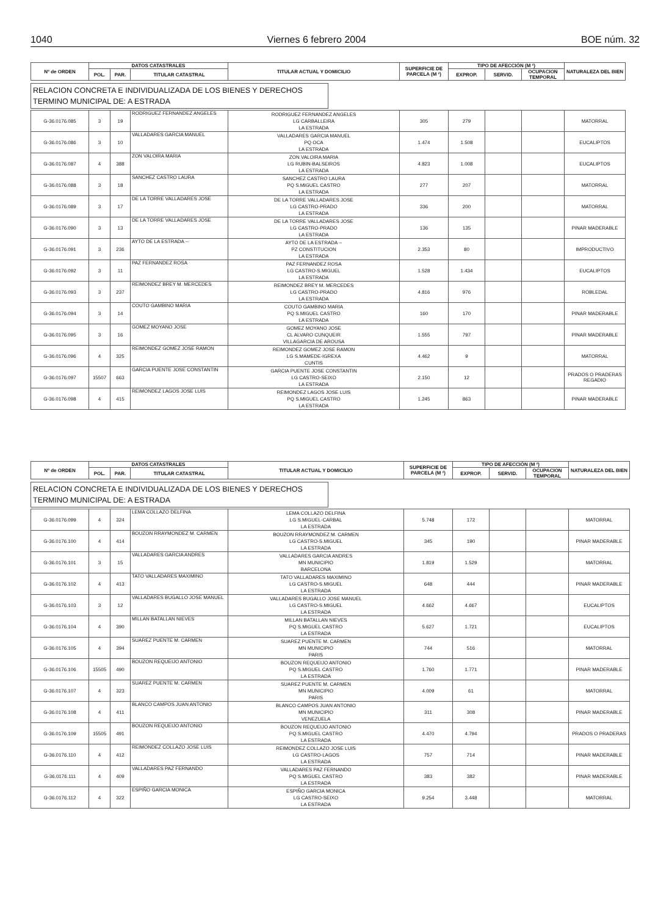1040 Viernes 6 febrero 2004 BOE núm. 32
| Nº de ORDEN | DATOS CATASTRALES | | | TITULAR ACTUAL Y DOMICILIO | SUPERFICIE DE PARCELA (M ²) | TIPO DE AFECCIÓN (M ²) | | | NATURALEZA DEL BIEN |
| --- | --- | --- | --- | --- | --- | --- | --- | --- | --- |
| | POL. | PAR. | TITULAR CATASTRAL | | | EXPROP. | SERVID. | OCUPACION TEMPORAL | |
RELACION CONCRETA E INDIVIDUALIZADA DE LOS BIENES Y DERECHOS
TERMINO MUNICIPAL DE: A ESTRADA
| G-36.0176.085 | 3 | 19 | RODRIGUEZ FERNANDEZ ANGELES | RODRIGUEZ FERNANDEZ ANGELES LG CARBALLEIRA LA ESTRADA | 305 | 279 | | | MATORRAL |
| G-36.0176.086 | 3 | 10 | VALLADARES GARCIA MANUEL | VALLADARES GARCIA MANUEL PQ OCA LA ESTRADA | 1.474 | 1.508 | | | EUCALIPTOS |
| G-36.0176.087 | 4 | 388 | ZON VALOIRA MARIA | ZON VALOIRA MARIA LG RUBIN-BALSEIROS LA ESTRADA | 4.823 | 1.008 | | | EUCALIPTOS |
| G-36.0176.088 | 3 | 18 | SANCHEZ CASTRO LAURA | SANCHEZ CASTRO LAURA PQ S.MIGUEL CASTRO LA ESTRADA | 277 | 207 | | | MATORRAL |
| G-36.0176.089 | 3 | 17 | DE LA TORRE VALLADARES JOSE | DE LA TORRE VALLADARES JOSE LG CASTRO-PRADO LA ESTRADA | 336 | 200 | | | MATORRAL |
| G-36.0176.090 | 3 | 13 | DE LA TORRE VALLADARES JOSE | DE LA TORRE VALLADARES JOSE LG CASTRO-PRADO LA ESTRADA | 136 | 135 | | | PINAR MADERABLE |
| G-36.0176.091 | 3 | 236 | AYTO DE LA ESTRADA -- | AYTO DE LA ESTRADA -- PZ CONSTITUCION LA ESTRADA | 2.353 | 80 | | | IMPRODUCTIVO |
| G-36.0176.092 | 3 | 11 | PAZ FERNANDEZ ROSA | PAZ FERNANDEZ ROSA LG CASTRO-S.MIGUEL LA ESTRADA | 1.528 | 1.434 | | | EUCALIPTOS |
| G-36.0176.093 | 3 | 237 | REIMONDEZ BREY M. MERCEDES | REIMONDEZ BREY M. MERCEDES LG CASTRO-PRADO LA ESTRADA | 4.816 | 976 | | | ROBLEDAL |
| G-36.0176.094 | 3 | 14 | COUTO GAMBINO MARIA | COUTO GAMBINO MARIA PQ S.MIGUEL CASTRO LA ESTRADA | 160 | 170 | | | PINAR MADERABLE |
| G-36.0176.095 | 3 | 16 | GOMEZ MOYANO JOSE | GOMEZ MOYANO JOSE CL ALVARO CUNQUEIR VILLAGARCIA DE AROUSA | 1.555 | 797 | | | PINAR MADERABLE |
| G-36.0176.096 | 4 | 325 | REIMONDEZ GOMEZ JOSE RAMON | REIMONDEZ GOMEZ JOSE RAMON LG S.MAMEDE-IGREXA CUNTIS | 4.462 | 9 | | | MATORRAL |
| G-36.0176.097 | 15507 | 663 | GARCIA PUENTE JOSE CONSTANTIN | GARCIA PUENTE JOSE CONSTANTIN LG CASTRO-SEIXO LA ESTRADA | 2.150 | 12 | | | PRADOS O PRADERAS REGADIO |
| G-36.0176.098 | 4 | 415 | REIMONDEZ LAGOS JOSE LUIS | REIMONDEZ LAGOS JOSE LUIS PQ S.MIGUEL CASTRO LA ESTRADA | 1.245 | 863 | | | PINAR MADERABLE |
| Nº de ORDEN | DATOS CATASTRALES | | | TITULAR ACTUAL Y DOMICILIO | SUPERFICIE DE PARCELA (M ²) | TIPO DE AFECCIÓN (M ²) | | | NATURALEZA DEL BIEN |
| --- | --- | --- | --- | --- | --- | --- | --- | --- | --- |
| | POL. | PAR. | TITULAR CATASTRAL | | | EXPROP. | SERVID. | OCUPACION TEMPORAL | |
RELACION CONCRETA E INDIVIDUALIZADA DE LOS BIENES Y DERECHOS
TERMINO MUNICIPAL DE: A ESTRADA
| G-36.0176.099 | 4 | 324 | LEMA COLLAZO DELFINA | LEMA COLLAZO DELFINA LG S.MIGUEL-CARBAL LA ESTRADA | 5.748 | 172 | | | MATORRAL |
| G-36.0176.100 | 4 | 414 | BOUZON RRAYMONDEZ M. CARMEN | BOUZON RRAYMONDEZ M. CARMEN LG CASTRO-S.MIGUEL LA ESTRADA | 345 | 190 | | | PINAR MADERABLE |
| G-36.0176.101 | 3 | 15 | VALLADARES GARCIA ANDRES | VALLADARES GARCIA ANDRES MN MUNICIPIO BARCELONA | 1.819 | 1.529 | | | MATORRAL |
| G-36.0176.102 | 4 | 413 | TATO VALLADARES MAXIMINO | TATO VALLADARES MAXIMINO LG CASTRO-S.MIGUEL LA ESTRADA | 648 | 444 | | | PINAR MADERABLE |
| G-36.0176.103 | 3 | 12 | VALLADARES BUGALLO JOSE MANUEL | VALLADARES BUGALLO JOSE MANUEL LG CASTRO-S.MIGUEL LA ESTRADA | 4.662 | 4.667 | | | EUCALIPTOS |
| G-36.0176.104 | 4 | 390 | MILLAN BATALLAN NIEVES | MILLAN BATALLAN NIEVES PQ S.MIGUEL CASTRO LA ESTRADA | 5.627 | 1.721 | | | EUCALIPTOS |
| G-36.0176.105 | 4 | 394 | SUAREZ PUENTE M. CARMEN | SUAREZ PUENTE M. CARMEN MN MUNICIPIO PARIS | 744 | 516 | | | MATORRAL |
| G-36.0176.106 | 15505 | 490 | BOUZON REQUEIJO ANTONIO | BOUZON REQUEIJO ANTONIO PQ S.MIGUEL CASTRO LA ESTRADA | 1.760 | 1.771 | | | PINAR MADERABLE |
| G-36.0176.107 | 4 | 323 | SUAREZ PUENTE M. CARMEN | SUAREZ PUENTE M. CARMEN MN MUNICIPIO PARIS | 4.009 | 61 | | | MATORRAL |
| G-36.0176.108 | 4 | 411 | BLANCO CAMPOS JUAN ANTONIO | BLANCO CAMPOS JUAN ANTONIO MN MUNICIPIO VENEZUELA | 311 | 308 | | | PINAR MADERABLE |
| G-36.0176.109 | 15505 | 491 | BOUZON REQUEIJO ANTONIO | BOUZON REQUEIJO ANTONIO PQ S.MIGUEL CASTRO LA ESTRADA | 4.470 | 4.794 | | | PRADOS O PRADERAS |
| G-36.0176.110 | 4 | 412 | REIMONDEZ COLLAZO JOSE LUIS | REIMONDEZ COLLAZO JOSE LUIS LG CASTRO-LAGOS LA ESTRADA | 757 | 714 | | | PINAR MADERABLE |
| G-36.0176.111 | 4 | 409 | VALLADARES PAZ FERNANDO | VALLADARES PAZ FERNANDO PQ S.MIGUEL CASTRO LA ESTRADA | 383 | 382 | | | PINAR MADERABLE |
| G-36.0176.112 | 4 | 322 | ESPIÑO GARCIA MONICA | ESPIÑO GARCIA MONICA LG CASTRO-SEIXO LA ESTRADA | 9.254 | 3.448 | | | MATORRAL |